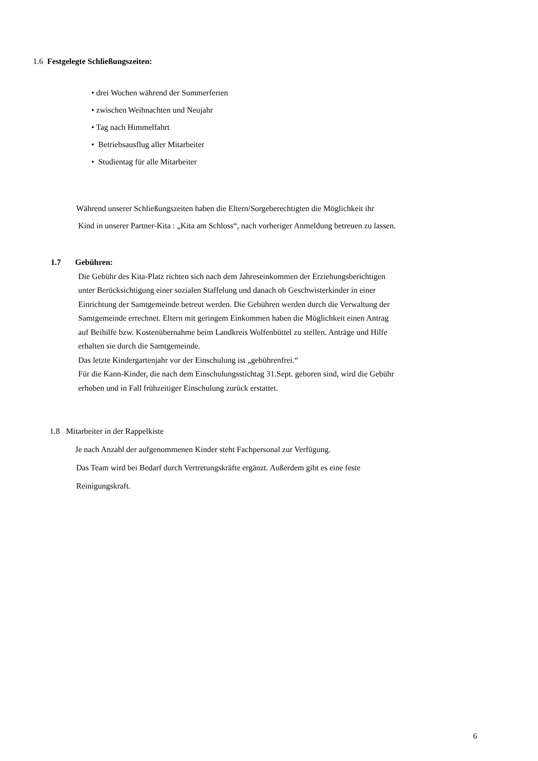1.6 Festgelegte Schließungszeiten:
• drei Wochen während der Sommerferien
• zwischen Weihnachten und Neujahr
• Tag nach Himmelfahrt
• Betriebsausflug aller Mitarbeiter
• Studientag für alle Mitarbeiter
Während unserer Schließungszeiten haben die Eltern/Sorgeberechtigten die Möglichkeit ihr
Kind in unserer Partner-Kita : „Kita am Schloss“, nach vorheriger Anmeldung betreuen zu lassen.
1.7 Gebühren:
Die Gebühr des Kita-Platz richten sich nach dem Jahreseinkommen der Erziehungsberichtigen
unter Berücksichtigung einer sozialen Staffelung und danach ob Geschwisterkinder in einer
Einrichtung der Samtgemeinde betreut werden. Die Gebühren werden durch die Verwaltung der
Samtgemeinde errechnet. Eltern mit geringem Einkommen haben die Möglichkeit einen Antrag
auf Beihilfe bzw. Kostenübernahme beim Landkreis Wolfenbüttel zu stellen. Anträge und Hilfe
erhalten sie durch die Samtgemeinde.
Das letzte Kindergartenjahr vor der Einschulung ist „gebührenfrei.“
Für die Kann-Kinder, die nach dem Einschulungsstichtag 31.Sept. geboren sind, wird die Gebühr
erhoben und in Fall frühzeitiger Einschulung zurück erstattet.
1.8 Mitarbeiter in der Rappelkiste
Je nach Anzahl der aufgenommenen Kinder steht Fachpersonal zur Verfügung.
Das Team wird bei Bedarf durch Vertretungskräfte ergänzt. Außerdem gibt es eine feste
Reinigungskraft.
6